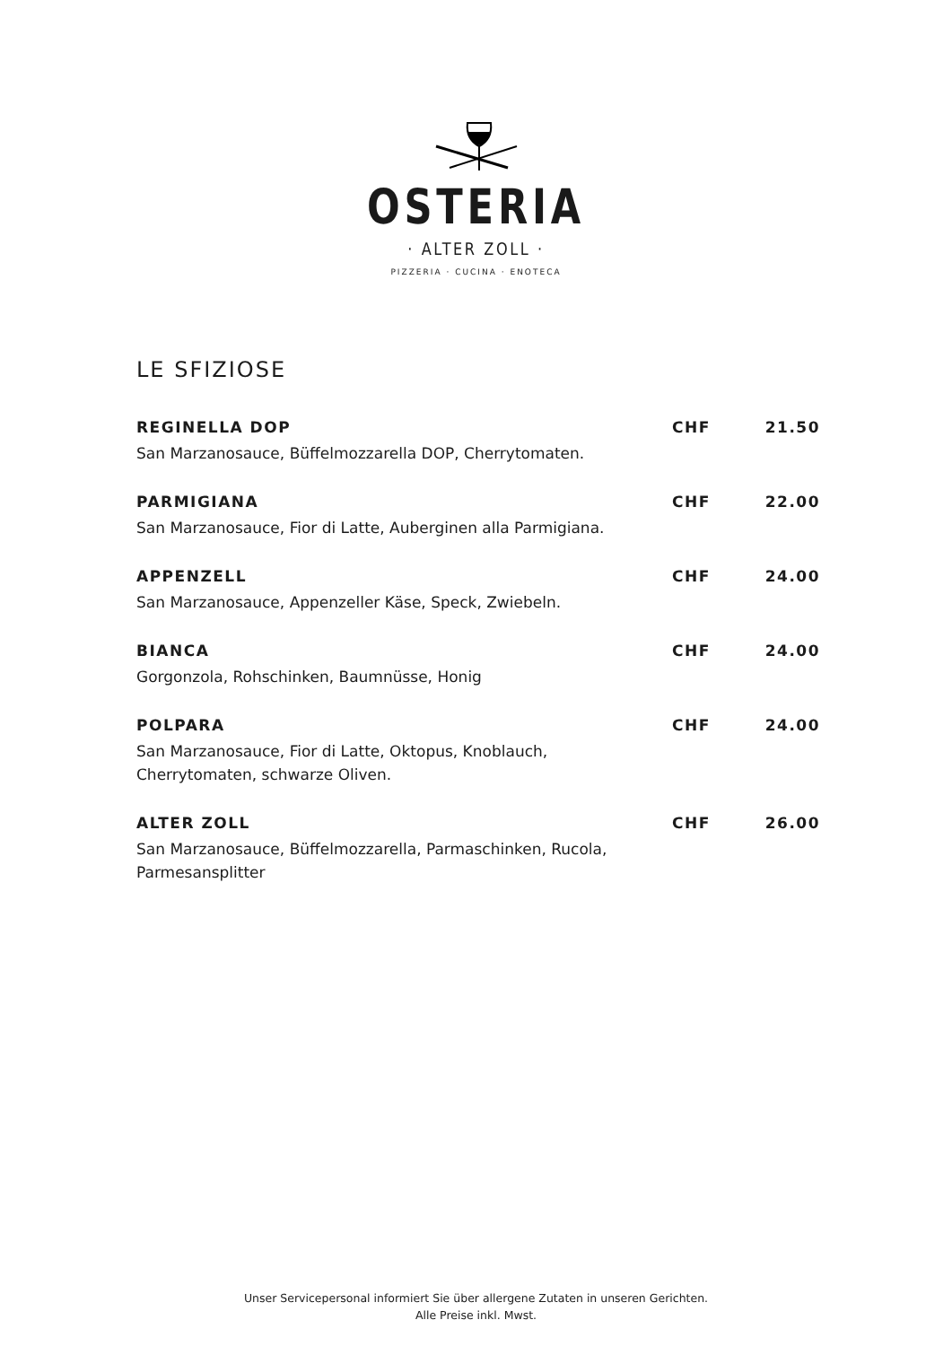OSTERIA
· ALTER ZOLL ·
PIZZERIA · CUCINA · ENOTECA
LE SFIZIOSE
REGINELLA DOP CHF 21.50
San Marzanosauce, Büffelmozzarella DOP, Cherrytomaten.
PARMIGIANA CHF 22.00
San Marzanosauce, Fior di Latte, Auberginen alla Parmigiana.
APPENZELL CHF 24.00
San Marzanosauce, Appenzeller Käse, Speck, Zwiebeln.
BIANCA CHF 24.00
Gorgonzola, Rohschinken, Baumnüsse, Honig
POLPARA CHF 24.00
San Marzanosauce, Fior di Latte, Oktopus, Knoblauch, Cherrytomaten, schwarze Oliven.
ALTER ZOLL CHF 26.00
San Marzanosauce, Büffelmozzarella, Parmaschinken, Rucola, Parmesansplitter
Unser Servicepersonal informiert Sie über allergene Zutaten in unseren Gerichten.
Alle Preise inkl. Mwst.